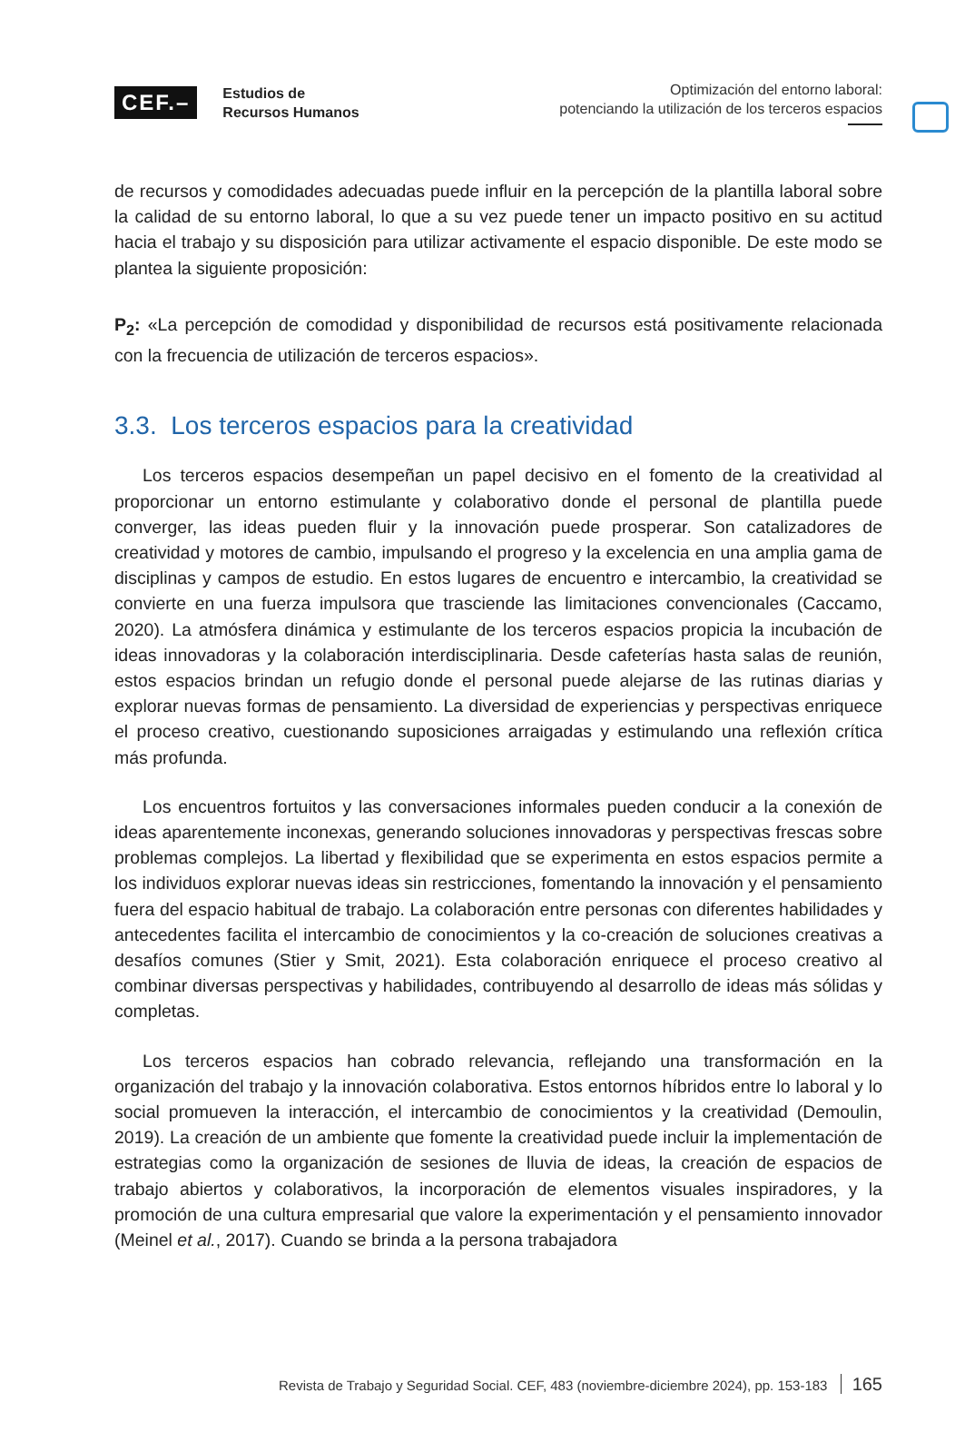CEF.– Estudios de
Recursos Humanos
Optimización del entorno laboral:
potenciando la utilización de los terceros espacios
de recursos y comodidades adecuadas puede influir en la percepción de la plantilla laboral sobre la calidad de su entorno laboral, lo que a su vez puede tener un impacto positivo en su actitud hacia el trabajo y su disposición para utilizar activamente el espacio disponible. De este modo se plantea la siguiente proposición:
P<sub>2</sub>: «La percepción de comodidad y disponibilidad de recursos está positivamente relacionada con la frecuencia de utilización de terceros espacios».
3.3. Los terceros espacios para la creatividad
Los terceros espacios desempeñan un papel decisivo en el fomento de la creatividad al proporcionar un entorno estimulante y colaborativo donde el personal de plantilla puede converger, las ideas pueden fluir y la innovación puede prosperar. Son catalizadores de creatividad y motores de cambio, impulsando el progreso y la excelencia en una amplia gama de disciplinas y campos de estudio. En estos lugares de encuentro e intercambio, la creatividad se convierte en una fuerza impulsora que trasciende las limitaciones convencionales (Caccamo, 2020). La atmósfera dinámica y estimulante de los terceros espacios propicia la incubación de ideas innovadoras y la colaboración interdisciplinaria. Desde cafeterías hasta salas de reunión, estos espacios brindan un refugio donde el personal puede alejarse de las rutinas diarias y explorar nuevas formas de pensamiento. La diversidad de experiencias y perspectivas enriquece el proceso creativo, cuestionando suposiciones arraigadas y estimulando una reflexión crítica más profunda.
Los encuentros fortuitos y las conversaciones informales pueden conducir a la conexión de ideas aparentemente inconexas, generando soluciones innovadoras y perspectivas frescas sobre problemas complejos. La libertad y flexibilidad que se experimenta en estos espacios permite a los individuos explorar nuevas ideas sin restricciones, fomentando la innovación y el pensamiento fuera del espacio habitual de trabajo. La colaboración entre personas con diferentes habilidades y antecedentes facilita el intercambio de conocimientos y la co-creación de soluciones creativas a desafíos comunes (Stier y Smit, 2021). Esta colaboración enriquece el proceso creativo al combinar diversas perspectivas y habilidades, contribuyendo al desarrollo de ideas más sólidas y completas.
Los terceros espacios han cobrado relevancia, reflejando una transformación en la organización del trabajo y la innovación colaborativa. Estos entornos híbridos entre lo laboral y lo social promueven la interacción, el intercambio de conocimientos y la creatividad (Demoulin, 2019). La creación de un ambiente que fomente la creatividad puede incluir la implementación de estrategias como la organización de sesiones de lluvia de ideas, la creación de espacios de trabajo abiertos y colaborativos, la incorporación de elementos visuales inspiradores, y la promoción de una cultura empresarial que valore la experimentación y el pensamiento innovador (Meinel et al., 2017). Cuando se brinda a la persona trabajadora
Revista de Trabajo y Seguridad Social. CEF, 483 (noviembre-diciembre 2024), pp. 153-183 165